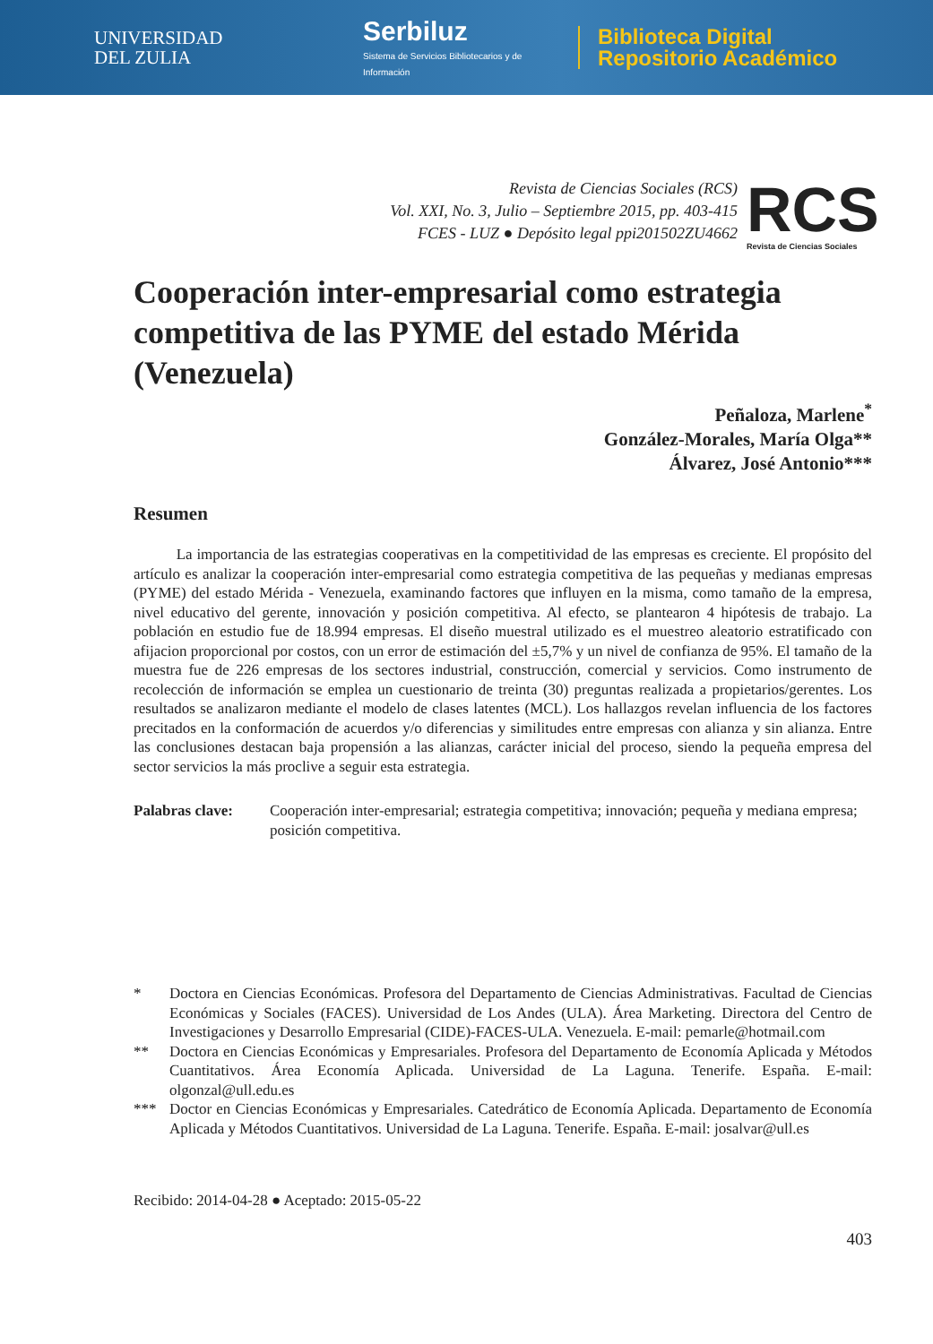UNIVERSIDAD
DEL ZULIA
Serbiluz
Sistema de Servicios Bibliotecarios y de Información
Biblioteca Digital
Repositorio Académico
Revista de Ciencias Sociales (RCS)
Vol. XXI, No. 3, Julio – Septiembre 2015, pp. 403-415
FCES - LUZ ● Depósito legal ppi201502ZU4662
RCS
Revista de Ciencias Sociales
Cooperación inter-empresarial como estrategia competitiva de las PYME del estado Mérida (Venezuela)
Peñaloza, Marlene<sup>*</sup>
González-Morales, María Olga**
Álvarez, José Antonio***
Resumen
La importancia de las estrategias cooperativas en la competitividad de las empresas es creciente. El propósito del artículo es analizar la cooperación inter-empresarial como estrategia competitiva de las pequeñas y medianas empresas (PYME) del estado Mérida - Venezuela, examinando factores que influyen en la misma, como tamaño de la empresa, nivel educativo del gerente, innovación y posición competitiva. Al efecto, se plantearon 4 hipótesis de trabajo. La población en estudio fue de 18.994 empresas. El diseño muestral utilizado es el muestreo aleatorio estratificado con afijacion proporcional por costos, con un error de estimación del ±5,7% y un nivel de confianza de 95%. El tamaño de la muestra fue de 226 empresas de los sectores industrial, construcción, comercial y servicios. Como instrumento de recolección de información se emplea un cuestionario de treinta (30) preguntas realizada a propietarios/gerentes. Los resultados se analizaron mediante el modelo de clases latentes (MCL). Los hallazgos revelan influencia de los factores precitados en la conformación de acuerdos y/o diferencias y similitudes entre empresas con alianza y sin alianza. Entre las conclusiones destacan baja propensión a las alianzas, carácter inicial del proceso, siendo la pequeña empresa del sector servicios la más proclive a seguir esta estrategia.
Palabras clave: Cooperación inter-empresarial; estrategia competitiva; innovación; pequeña y mediana empresa; posición competitiva.
*
Doctora en Ciencias Económicas. Profesora del Departamento de Ciencias Administrativas. Facultad de Ciencias Económicas y Sociales (FACES). Universidad de Los Andes (ULA). Área Marketing. Directora del Centro de Investigaciones y Desarrollo Empresarial (CIDE)-FACES-ULA. Venezuela. E-mail: pemarle@hotmail.com
**
Doctora en Ciencias Económicas y Empresariales. Profesora del Departamento de Economía Aplicada y Métodos Cuantitativos. Área Economía Aplicada. Universidad de La Laguna. Tenerife. España. E-mail: olgonzal@ull.edu.es
***
Doctor en Ciencias Económicas y Empresariales. Catedrático de Economía Aplicada. Departamento de Economía Aplicada y Métodos Cuantitativos. Universidad de La Laguna. Tenerife. España. E-mail: josalvar@ull.es
Recibido: 2014-04-28 ● Aceptado: 2015-05-22
403